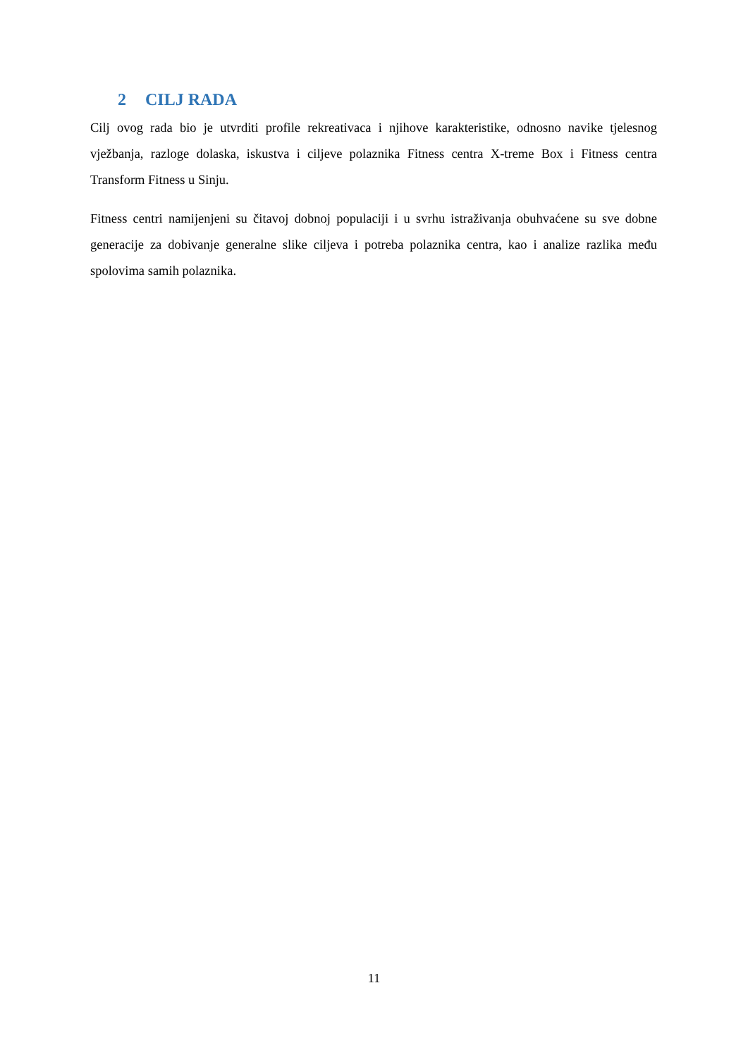2 CILJ RADA
Cilj ovog rada bio je utvrditi profile rekreativaca i njihove karakteristike, odnosno navike tjelesnog vježbanja, razloge dolaska, iskustva i ciljeve polaznika Fitness centra X-treme Box i Fitness centra Transform Fitness u Sinju.
Fitness centri namijenjeni su čitavoj dobnoj populaciji i u svrhu istraživanja obuhvaćene su sve dobne generacije za dobivanje generalne slike ciljeva i potreba polaznika centra, kao i analize razlika među spolovima samih polaznika.
11